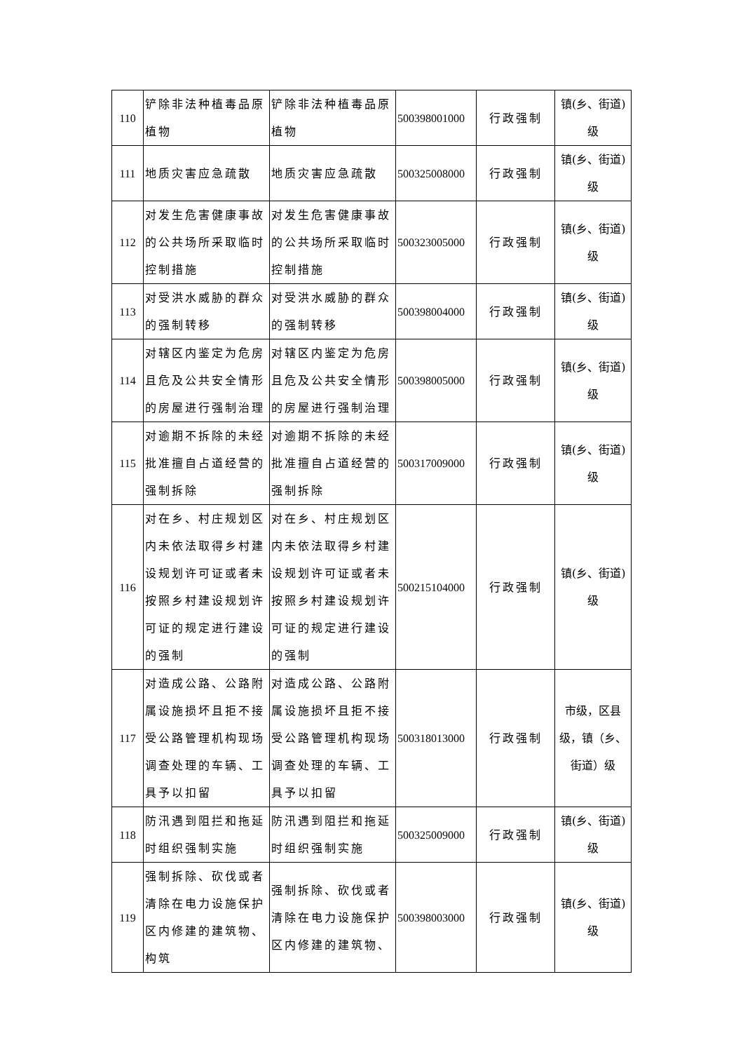| 110 | 铲除非法种植毒品原植物 | 铲除非法种植毒品原植物 | 500398001000 | 行政强制 | 镇(乡、街道)级 |
| 111 | 地质灾害应急疏散 | 地质灾害应急疏散 | 500325008000 | 行政强制 | 镇(乡、街道)级 |
| 112 | 对发生危害健康事故的公共场所采取临时控制措施 | 对发生危害健康事故的公共场所采取临时控制措施 | 500323005000 | 行政强制 | 镇(乡、街道)级 |
| 113 | 对受洪水威胁的群众的强制转移 | 对受洪水威胁的群众的强制转移 | 500398004000 | 行政强制 | 镇(乡、街道)级 |
| 114 | 对辖区内鉴定为危房且危及公共安全情形的房屋进行强制治理 | 对辖区内鉴定为危房且危及公共安全情形的房屋进行强制治理 | 500398005000 | 行政强制 | 镇(乡、街道)级 |
| 115 | 对逾期不拆除的未经批准擅自占道经营的强制拆除 | 对逾期不拆除的未经批准擅自占道经营的强制拆除 | 500317009000 | 行政强制 | 镇(乡、街道)级 |
| 116 | 对在乡、村庄规划区内未依法取得乡村建设规划许可证或者未按照乡村建设规划许可证的规定进行建设的强制 | 对在乡、村庄规划区内未依法取得乡村建设规划许可证或者未按照乡村建设规划许可证的规定进行建设的强制 | 500215104000 | 行政强制 | 镇(乡、街道)级 |
| 117 | 对造成公路、公路附属设施损坏且拒不接受公路管理机构现场调查处理的车辆、工具予以扣留 | 对造成公路、公路附属设施损坏且拒不接受公路管理机构现场调查处理的车辆、工具予以扣留 | 500318013000 | 行政强制 | 市级，区县级，镇（乡、街道）级 |
| 118 | 防汛遇到阻拦和拖延时组织强制实施 | 防汛遇到阻拦和拖延时组织强制实施 | 500325009000 | 行政强制 | 镇(乡、街道)级 |
| 119 | 强制拆除、砍伐或者清除在电力设施保护区内修建的建筑物、构筑 | 强制拆除、砍伐或者清除在电力设施保护区内修建的建筑物、 | 500398003000 | 行政强制 | 镇(乡、街道)级 |